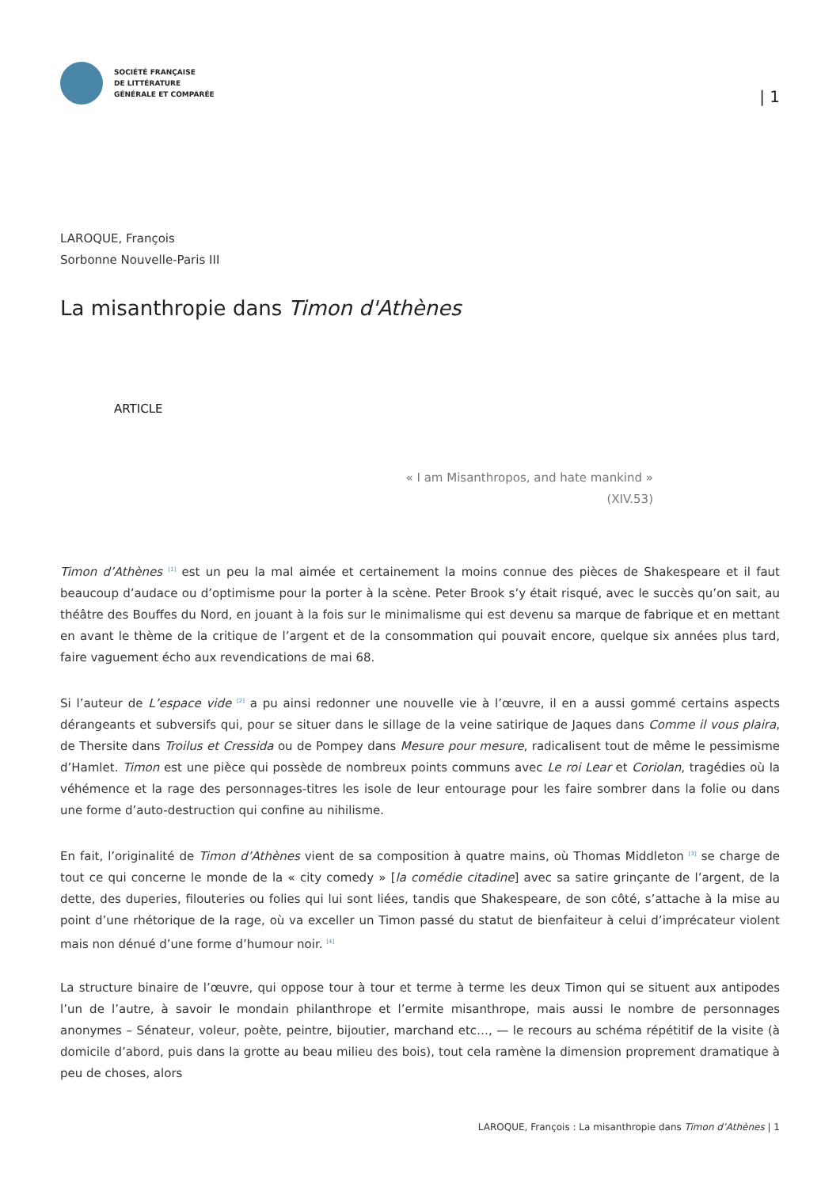SOCIÉTÉ FRANÇAISE
DE LITTÉRATURE
GÉNÉRALE ET COMPARÉE
| 1
LAROQUE, François
Sorbonne Nouvelle-Paris III
La misanthropie dans Timon d'Athènes
ARTICLE
« I am Misanthropos, and hate mankind »
(XIV.53)
Timon d’Athènes <sup>[1]</sup> est un peu la mal aimée et certainement la moins connue des pièces de Shakespeare et il faut beaucoup d’audace ou d’optimisme pour la porter à la scène. Peter Brook s’y était risqué, avec le succès qu’on sait, au théâtre des Bouffes du Nord, en jouant à la fois sur le minimalisme qui est devenu sa marque de fabrique et en mettant en avant le thème de la critique de l’argent et de la consommation qui pouvait encore, quelque six années plus tard, faire vaguement écho aux revendications de mai 68.
Si l’auteur de L’espace vide <sup>[2]</sup> a pu ainsi redonner une nouvelle vie à l’œuvre, il en a aussi gommé certains aspects dérangeants et subversifs qui, pour se situer dans le sillage de la veine satirique de Jaques dans Comme il vous plaira, de Thersite dans Troilus et Cressida ou de Pompey dans Mesure pour mesure, radicalisent tout de même le pessimisme d’Hamlet. Timon est une pièce qui possède de nombreux points communs avec Le roi Lear et Coriolan, tragédies où la véhémence et la rage des personnages-titres les isole de leur entourage pour les faire sombrer dans la folie ou dans une forme d’auto-destruction qui confine au nihilisme.
En fait, l’originalité de Timon d’Athènes vient de sa composition à quatre mains, où Thomas Middleton <sup>[3]</sup> se charge de tout ce qui concerne le monde de la « city comedy » [la comédie citadine] avec sa satire grinçante de l’argent, de la dette, des duperies, filouteries ou folies qui lui sont liées, tandis que Shakespeare, de son côté, s’attache à la mise au point d’une rhétorique de la rage, où va exceller un Timon passé du statut de bienfaiteur à celui d’imprécateur violent mais non dénué d’une forme d’humour noir. <sup>[4]</sup>
La structure binaire de l’œuvre, qui oppose tour à tour et terme à terme les deux Timon qui se situent aux antipodes l’un de l’autre, à savoir le mondain philanthrope et l’ermite misanthrope, mais aussi le nombre de personnages anonymes – Sénateur, voleur, poète, peintre, bijoutier, marchand etc…, — le recours au schéma répétitif de la visite (à domicile d’abord, puis dans la grotte au beau milieu des bois), tout cela ramène la dimension proprement dramatique à peu de choses, alors
LAROQUE, François : La misanthropie dans Timon d’Athènes | 1